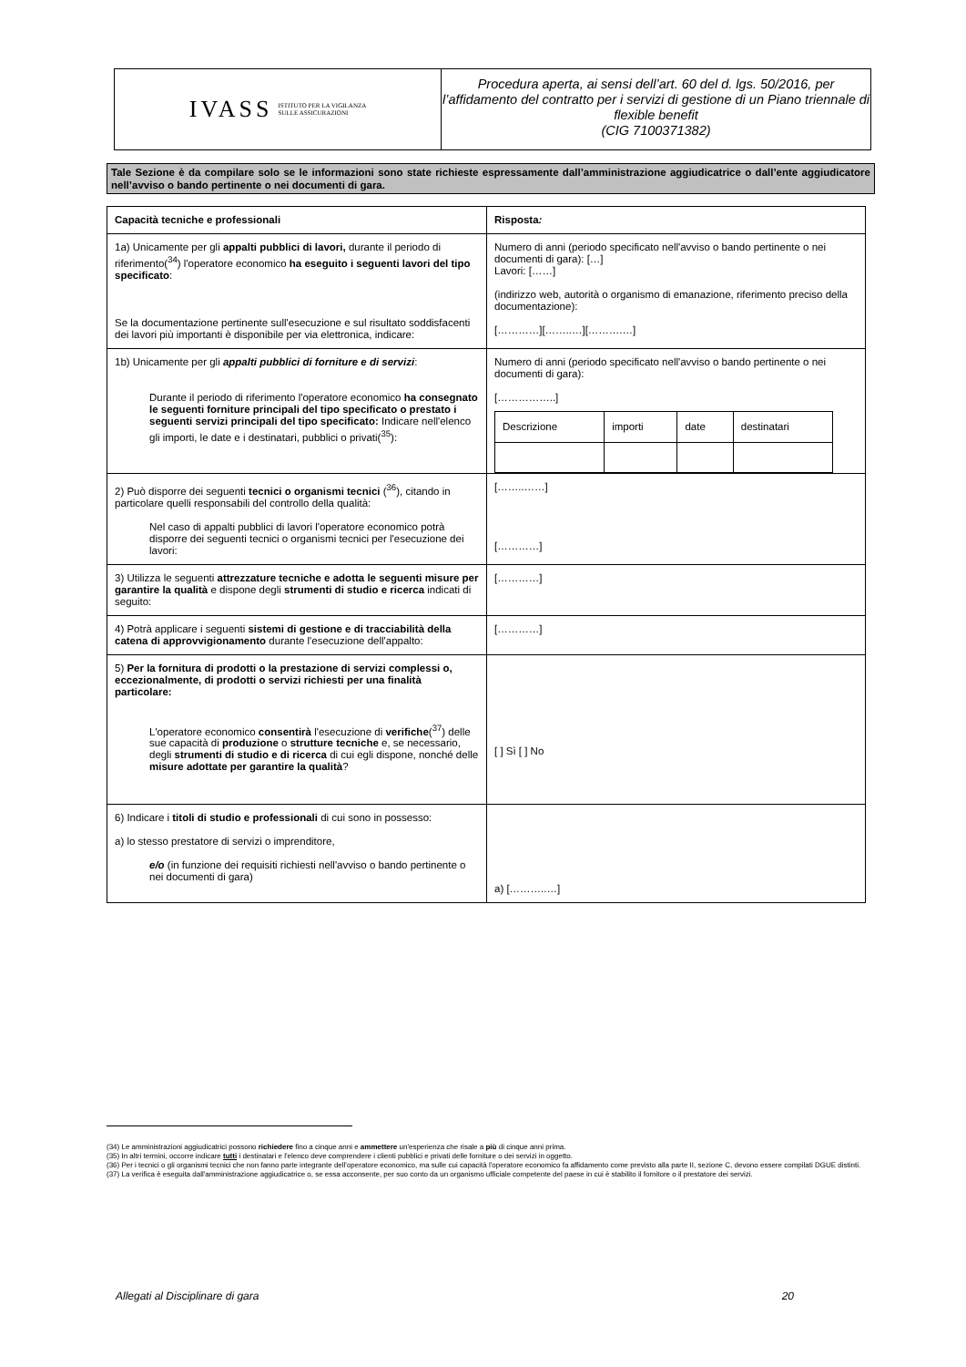IVASS ISTITUTO PER LA VIGILANZA
SULLE ASSICURAZIONI
Procedura aperta, ai sensi dell’art. 60 del d. lgs. 50/2016, per l’affidamento del contratto per i servizi di gestione di un Piano triennale di flexible benefit
(CIG 7100371382)
Tale Sezione è da compilare solo se le informazioni sono state richieste espressamente dall’amministrazione aggiudicatrice o dall’ente aggiudicatore nell’avviso o bando pertinente o nei documenti di gara.
| Capacità tecniche e professionali | Risposta : |
| 1a) Unicamente per gli appalti pubblici di lavori, durante il periodo di riferimento(<sup>34</sup>) l'operatore economico ha eseguito i seguenti lavori del tipo specificato : Se la documentazione pertinente sull'esecuzione e sul risultato soddisfacenti dei lavori più importanti è disponibile per via elettronica, indicare: | Numero di anni (periodo specificato nell'avviso o bando pertinente o nei documenti di gara): […] Lavori: [……] (indirizzo web, autorità o organismo di emanazione, riferimento preciso della documentazione): […………][……..…][……….…] |
| 1b) Unicamente per gli appalti pubblici di forniture e di servizi : Durante il periodo di riferimento l'operatore economico ha consegnato le seguenti forniture principali del tipo specificato o prestato i seguenti servizi principali del tipo specificato: Indicare nell'elenco gli importi, le date e i destinatari, pubblici o privati(<sup>35</sup>): | Numero di anni (periodo specificato nell'avviso o bando pertinente o nei documenti di gara): [……………..] / Descrizione / importi / date / destinatari / |
| 2) Può disporre dei seguenti tecnici o organismi tecnici (<sup>36</sup>), citando in particolare quelli responsabili del controllo della qualità: Nel caso di appalti pubblici di lavori l'operatore economico potrà disporre dei seguenti tecnici o organismi tecnici per l'esecuzione dei lavori: | [……..……] […………] |
| 3) Utilizza le seguenti attrezzature tecniche e adotta le seguenti misure per garantire la qualità e dispone degli strumenti di studio e ricerca indicati di seguito: | […………] |
| 4) Potrà applicare i seguenti sistemi di gestione e di tracciabilità della catena di approvvigionamento durante l'esecuzione dell'appalto: | […………] |
| 5) Per la fornitura di prodotti o la prestazione di servizi complessi o, eccezionalmente, di prodotti o servizi richiesti per una finalità particolare: L'operatore economico consentirà l'esecuzione di verifiche (<sup>37</sup>) delle sue capacità di produzione o strutture tecniche e, se necessario, degli strumenti di studio e di ricerca di cui egli dispone, nonché delle misure adottate per garantire la qualità ? | [ ] Sì [ ] No |
| 6) Indicare i titoli di studio e professionali di cui sono in possesso: a) lo stesso prestatore di servizi o imprenditore, e/o (in funzione dei requisiti richiesti nell'avviso o bando pertinente o nei documenti di gara) | a) [………..…] |
(34) Le amministrazioni aggiudicatrici possono richiedere fino a cinque anni e ammettere un'esperienza che risale a più di cinque anni prima.
(35) In altri termini, occorre indicare tutti i destinatari e l'elenco deve comprendere i clienti pubblici e privati delle forniture o dei servizi in oggetto.
(36) Per i tecnici o gli organismi tecnici che non fanno parte integrante dell'operatore economico, ma sulle cui capacità l'operatore economico fa affidamento come previsto alla parte II, sezione C, devono essere compilati DGUE distinti.
(37) La verifica è eseguita dall'amministrazione aggiudicatrice o, se essa acconsente, per suo conto da un organismo ufficiale competente del paese in cui è stabilito il fornitore o il prestatore dei servizi.
Allegati al Disciplinare di gara 20